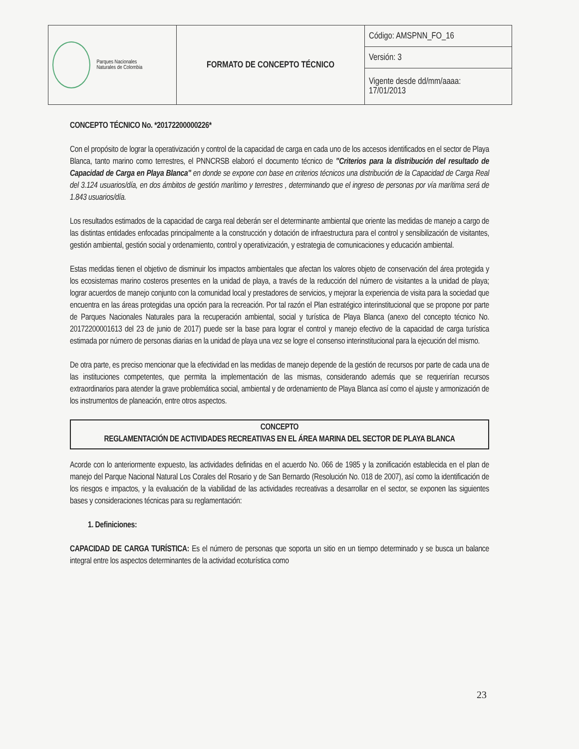| Parques Nacionales Naturales de Colombia | FORMATO DE CONCEPTO TÉCNICO | Código: AMSPNN_FO_16 |
| | | Versión: 3 |
| | | Vigente desde dd/mm/aaaa: 17/01/2013 |
CONCEPTO TÉCNICO No. *20172200000226*
Con el propósito de lograr la operativización y control de la capacidad de carga en cada uno de los accesos identificados en el sector de Playa Blanca, tanto marino como terrestres, el PNNCRSB elaboró el documento técnico de "Criterios para la distribución del resultado de Capacidad de Carga en Playa Blanca" en donde se expone con base en criterios técnicos una distribución de la Capacidad de Carga Real del 3.124 usuarios/día, en dos ámbitos de gestión marítimo y terrestres , determinando que el ingreso de personas por vía marítima será de 1.843 usuarios/día.
Los resultados estimados de la capacidad de carga real deberán ser el determinante ambiental que oriente las medidas de manejo a cargo de las distintas entidades enfocadas principalmente a la construcción y dotación de infraestructura para el control y sensibilización de visitantes, gestión ambiental, gestión social y ordenamiento, control y operativización, y estrategia de comunicaciones y educación ambiental.
Estas medidas tienen el objetivo de disminuir los impactos ambientales que afectan los valores objeto de conservación del área protegida y los ecosistemas marino costeros presentes en la unidad de playa, a través de la reducción del número de visitantes a la unidad de playa; lograr acuerdos de manejo conjunto con la comunidad local y prestadores de servicios, y mejorar la experiencia de visita para la sociedad que encuentra en las áreas protegidas una opción para la recreación. Por tal razón el Plan estratégico interinstitucional que se propone por parte de Parques Nacionales Naturales para la recuperación ambiental, social y turística de Playa Blanca (anexo del concepto técnico No. 20172200001613 del 23 de junio de 2017) puede ser la base para lograr el control y manejo efectivo de la capacidad de carga turística estimada por número de personas diarias en la unidad de playa una vez se logre el consenso interinstitucional para la ejecución del mismo.
De otra parte, es preciso mencionar que la efectividad en las medidas de manejo depende de la gestión de recursos por parte de cada una de las instituciones competentes, que permita la implementación de las mismas, considerando además que se requerirían recursos extraordinarios para atender la grave problemática social, ambiental y de ordenamiento de Playa Blanca así como el ajuste y armonización de los instrumentos de planeación, entre otros aspectos.
CONCEPTO
REGLAMENTACIÓN DE ACTIVIDADES RECREATIVAS EN EL ÁREA MARINA DEL SECTOR DE PLAYA BLANCA
Acorde con lo anteriormente expuesto, las actividades definidas en el acuerdo No. 066 de 1985 y la zonificación establecida en el plan de manejo del Parque Nacional Natural Los Corales del Rosario y de San Bernardo (Resolución No. 018 de 2007), así como la identificación de los riesgos e impactos, y la evaluación de la viabilidad de las actividades recreativas a desarrollar en el sector, se exponen las siguientes bases y consideraciones técnicas para su reglamentación:
1. Definiciones:
CAPACIDAD DE CARGA TURÍSTICA: Es el número de personas que soporta un sitio en un tiempo determinado y se busca un balance integral entre los aspectos determinantes de la actividad ecoturística como
23